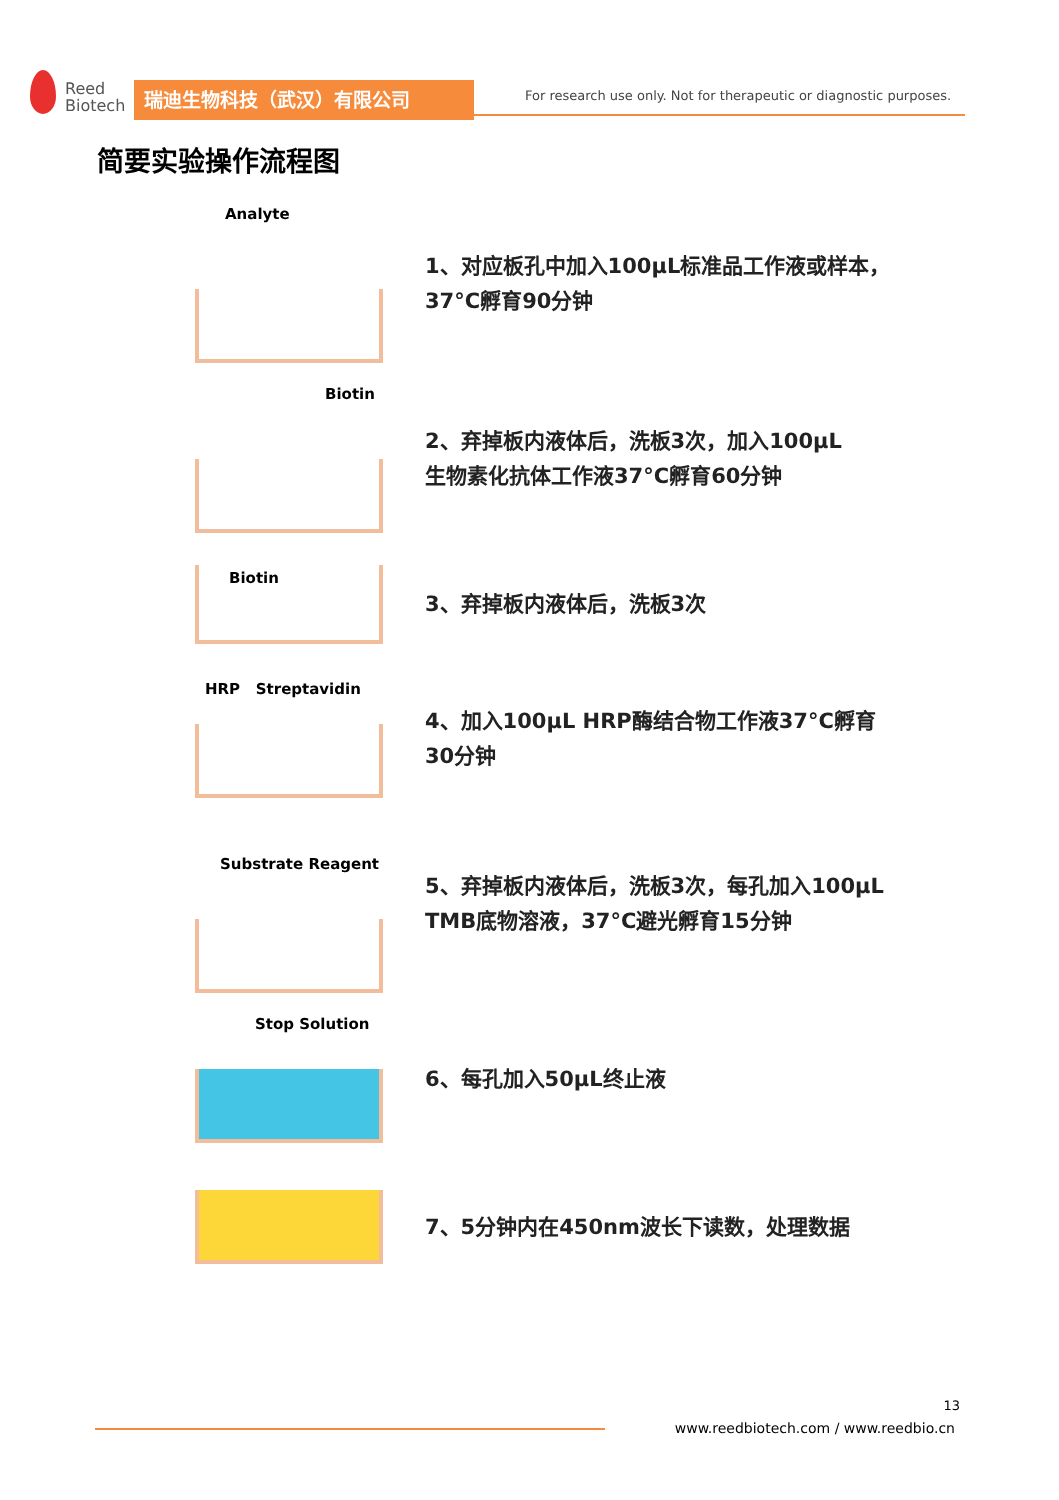Reed
Biotech
瑞迪生物科技（武汉）有限公司
For research use only. Not for therapeutic or diagnostic purposes.
简要实验操作流程图
Analyte
1、对应板孔中加入100μL标准品工作液或样本，
37°C孵育90分钟
Biotin
2、弃掉板内液体后，洗板3次，加入100μL
生物素化抗体工作液37°C孵育60分钟
Biotin
3、弃掉板内液体后，洗板3次
HRP Streptavidin
4、加入100μL HRP酶结合物工作液37°C孵育
30分钟
Substrate Reagent
5、弃掉板内液体后，洗板3次，每孔加入100μL
TMB底物溶液，37°C避光孵育15分钟
Stop Solution
6、每孔加入50μL终止液
7、5分钟内在450nm波长下读数，处理数据
13
www.reedbiotech.com / www.reedbio.cn